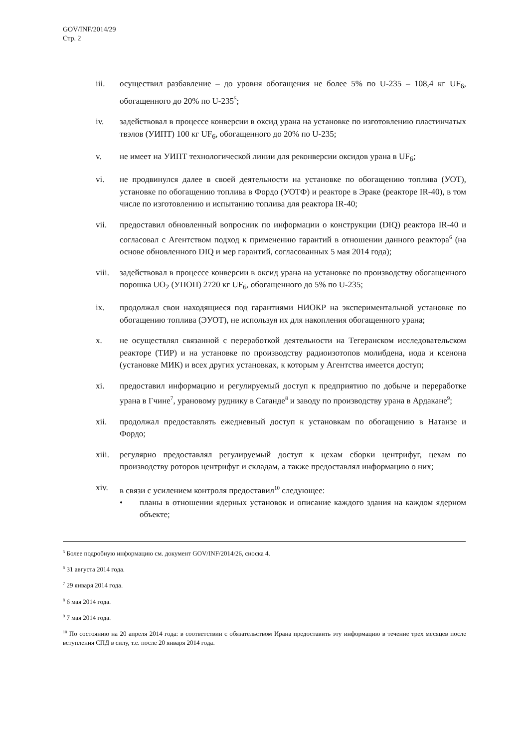GOV/INF/2014/29
Стр. 2
iii. осуществил разбавление – до уровня обогащения не более 5% по U-235 – 108,4 кг UF<sub>6</sub>, обогащенного до 20% по U-235<sup>5</sup>;
iv. задействовал в процессе конверсии в оксид урана на установке по изготовлению пластинчатых твэлов (УИПТ) 100 кг UF<sub>6</sub>, обогащенного до 20% по U-235;
v. не имеет на УИПТ технологической линии для реконверсии оксидов урана в UF<sub>6</sub>;
vi. не продвинулся далее в своей деятельности на установке по обогащению топлива (УОТ), установке по обогащению топлива в Фордо (УОТФ) и реакторе в Эраке (реакторе IR-40), в том числе по изготовлению и испытанию топлива для реактора IR-40;
vii. предоставил обновленный вопросник по информации о конструкции (DIQ) реактора IR-40 и согласовал с Агентством подход к применению гарантий в отношении данного реактора<sup>6</sup> (на основе обновленного DIQ и мер гарантий, согласованных 5 мая 2014 года);
viii.
задействовал в процессе конверсии в оксид урана на установке по производству обогащенного порошка UO<sub>2</sub> (УПОП) 2720 кг UF<sub>6</sub>, обогащенного до 5% по U-235;
ix. продолжал свои находящиеся под гарантиями НИОКР на экспериментальной установке по обогащению топлива (ЭУОТ), не используя их для накопления обогащенного урана;
x. не осуществлял связанной с переработкой деятельности на Тегеранском исследовательском реакторе (ТИР) и на установке по производству радиоизотопов молибдена, иода и ксенона (установке МИК) и всех других установках, к которым у Агентства имеется доступ;
xi. предоставил информацию и регулируемый доступ к предприятию по добыче и переработке урана в Гчине<sup>7</sup>, урановому руднику в Саганде<sup>8</sup> и заводу по производству урана в Ардакане<sup>9</sup>;
xii. продолжал предоставлять ежедневный доступ к установкам по обогащению в Натанзе и Фордо;
xiii.
регулярно предоставлял регулируемый доступ к цехам сборки центрифуг, цехам по производству роторов центрифуг и складам, а также предоставлял информацию о них;
xiv. в связи с усилением контроля предоставил<sup>10</sup> следующее:
• планы в отношении ядерных установок и описание каждого здания на каждом ядерном объекте;
<sup>5</sup> Более подробную информацию см. документ GOV/INF/2014/26, сноска 4.
<sup>6</sup> 31 августа 2014 года.
<sup>7</sup> 29 января 2014 года.
<sup>8</sup> 6 мая 2014 года.
<sup>9</sup> 7 мая 2014 года.
<sup>10</sup> По состоянию на 20 апреля 2014 года: в соответствии с обязательством Ирана предоставить эту информацию в течение трех месяцев после вступления СПД в силу, т.е. после 20 января 2014 года.